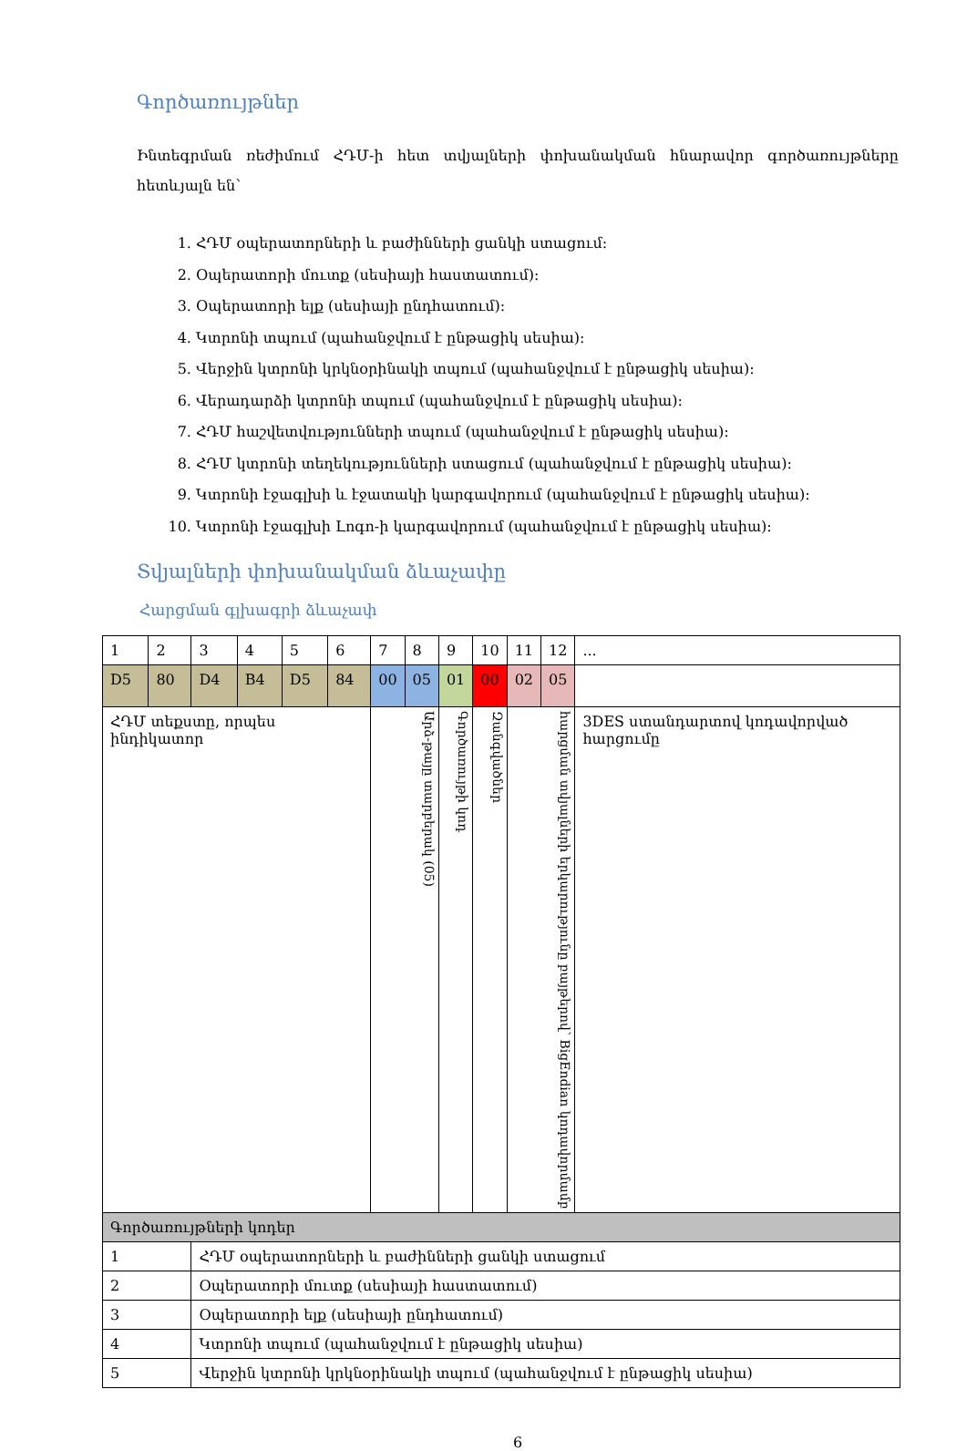Գործառույթներ
Ինտեգրման ռեժիմում ՀԴՄ-ի հետ տվյալների փոխանակման հնարավոր գործառույթները հետևյալն են՝
1. ՀԴՄ օպերատորների և բաժինների ցանկի ստացում:
2. Օպերատորի մուտք (սեսիայի հաստատում):
3. Օպերատորի ելք (սեսիայի ընդհատում):
4. Կտրոնի տպում (պահանջվում է ընթացիկ սեսիա):
5. Վերջին կտրոնի կրկնօրինակի տպում (պահանջվում է ընթացիկ սեսիա):
6. Վերադարձի կտրոնի տպում (պահանջվում է ընթացիկ սեսիա):
7. ՀԴՄ հաշվետվությունների տպում (պահանջվում է ընթացիկ սեսիա):
8. ՀԴՄ կտրոնի տեղեկությունների ստացում (պահանջվում է ընթացիկ սեսիա):
9. Կտրոնի էջագլխի և էջատակի կարգավորում (պահանջվում է ընթացիկ սեսիա):
10. Կտրոնի էջագլխի Լոգո-ի կարգավորում (պահանջվում է ընթացիկ սեսիա):
Տվյալների փոխանակման ձևաչափը
Հարցման գլխագրի ձևաչափ
| 1 | 2 | 3 | 4 | 5 | 6 | 7 | 8 | 9 | 10 | 11 | 12 | ... |
| D5 | 80 | D4 | B4 | D5 | 84 | 00 | 05 | 01 | 00 | 02 | 05 | |
| ՀԴՄ տեքստը, որպես ինդիկատոր | | | | | | Արձ-թայը տարբերակ (05) | | Գործառույթի կոդ | Զանգվածներ | հարցման տվյալների երկարությունը բայթերով՝ BigEndian կոդավորմամբ | | 3DES ստանդարտով կոդավորված հարցումը |
| Գործառույթների կոդեր | | | | | | | | | | | | |
| 1 | | ՀԴՄ օպերատորների և բաժինների ցանկի ստացում | | | | | | | | | | |
| 2 | | Օպերատորի մուտք (սեսիայի հաստատում) | | | | | | | | | | |
| 3 | | Օպերատորի ելք (սեսիայի ընդհատում) | | | | | | | | | | |
| 4 | | Կտրոնի տպում (պահանջվում է ընթացիկ սեսիա) | | | | | | | | | | |
| 5 | | Վերջին կտրոնի կրկնօրինակի տպում (պահանջվում է ընթացիկ սեսիա) | | | | | | | | | | |
6